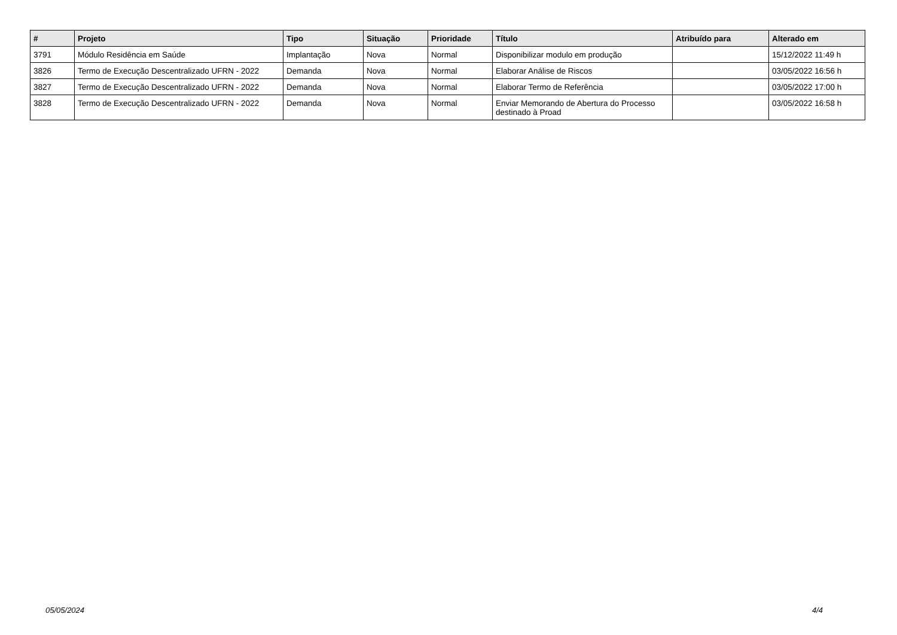| # | Projeto | Tipo | Situação | Prioridade | Título | Atribuído para | Alterado em |
| --- | --- | --- | --- | --- | --- | --- | --- |
| 3791 | Módulo Residência em Saúde | Implantação | Nova | Normal | Disponibilizar modulo em produção | | 15/12/2022 11:49 h |
| 3826 | Termo de Execução Descentralizado UFRN - 2022 | Demanda | Nova | Normal | Elaborar Análise de Riscos | | 03/05/2022 16:56 h |
| 3827 | Termo de Execução Descentralizado UFRN - 2022 | Demanda | Nova | Normal | Elaborar Termo de Referência | | 03/05/2022 17:00 h |
| 3828 | Termo de Execução Descentralizado UFRN - 2022 | Demanda | Nova | Normal | Enviar Memorando de Abertura do Processo destinado à Proad | | 03/05/2022 16:58 h |
05/05/2024 4/4